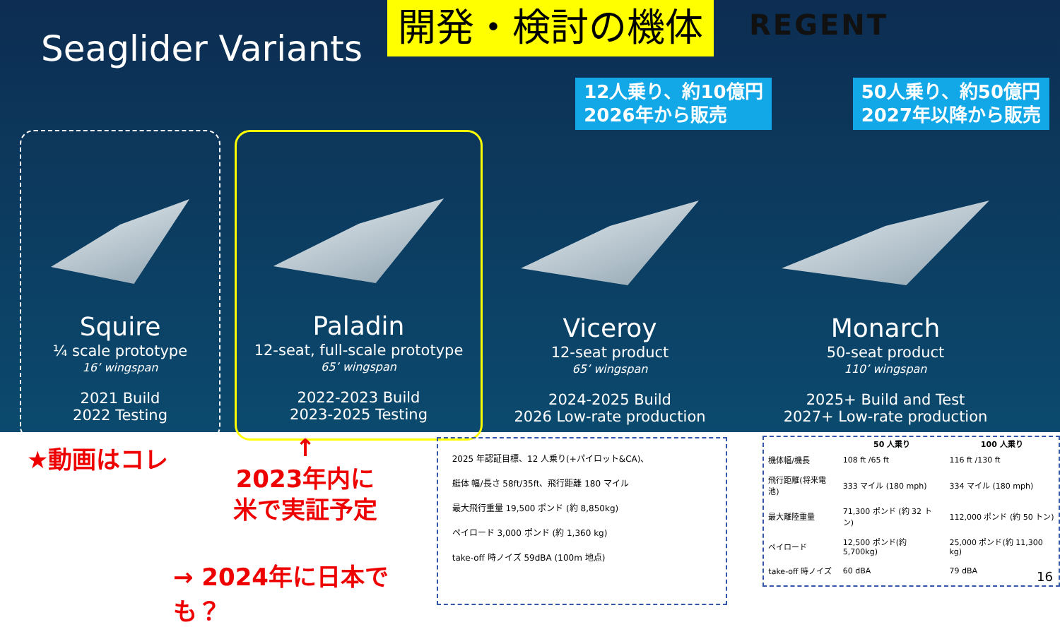Seaglider Variants
開発・検討の機体
REGENT
12人乗り、約10億円
2026年から販売
50人乗り、約50億円
2027年以降から販売
Squire
¼ scale prototype
16’ wingspan
2021 Build
2022 Testing
Paladin
12-seat, full-scale prototype
65’ wingspan
2022-2023 Build
2023-2025 Testing
Viceroy
12-seat product
65’ wingspan
2024-2025 Build
2026 Low-rate production
Monarch
50-seat product
110’ wingspan
2025+ Build and Test
2027+ Low-rate production
★動画はコレ
↑
2023年内に
米で実証予定
→ 2024年に日本でも？
2025 年認証目標、12 人乗り(+パイロット&CA)、
艇体 幅/長さ 58ft/35ft、飛行距離 180 マイル
最大飛行重量 19,500 ポンド (約 8,850kg)
ペイロード 3,000 ポンド (約 1,360 kg)
take-off 時ノイズ 59dBA (100m 地点)
| | 50 人乗り | 100 人乗り |
| --- | --- | --- |
| 機体幅/機長 | 108 ft /65 ft | 116 ft /130 ft |
| 飛行距離(将来電池) | 333 マイル (180 mph) | 334 マイル (180 mph) |
| 最大離陸重量 | 71,300 ポンド (約 32 トン) | 112,000 ポンド (約 50 トン) |
| ペイロード | 12,500 ポンド(約 5,700kg) | 25,000 ポンド(約 11,300 kg) |
| take-off 時ノイズ | 60 dBA | 79 dBA |
16